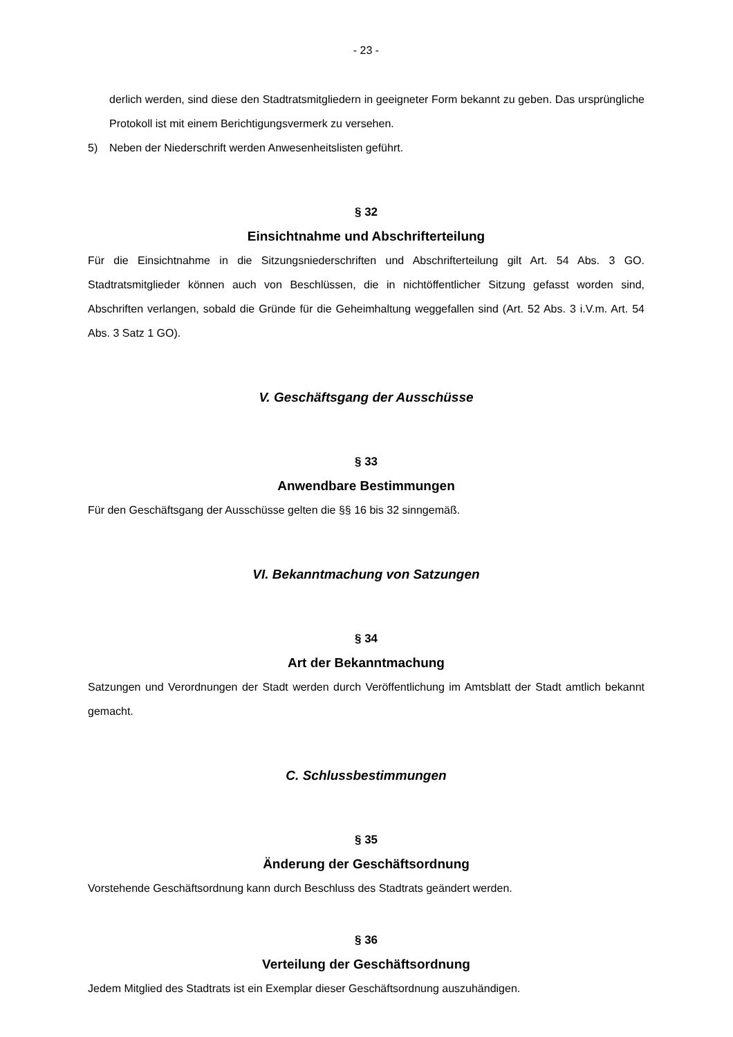- 23 -
derlich werden, sind diese den Stadtratsmitgliedern in geeigneter Form bekannt zu geben. Das ursprüngliche Protokoll ist mit einem Berichtigungsvermerk zu versehen.
5) Neben der Niederschrift werden Anwesenheitslisten geführt.
§ 32
Einsichtnahme und Abschrifterteilung
Für die Einsichtnahme in die Sitzungsniederschriften und Abschrifterteilung gilt Art. 54 Abs. 3 GO. Stadtratsmitglieder können auch von Beschlüssen, die in nichtöffentlicher Sitzung gefasst worden sind, Abschriften verlangen, sobald die Gründe für die Geheimhaltung weggefallen sind (Art. 52 Abs. 3 i.V.m. Art. 54 Abs. 3 Satz 1 GO).
V. Geschäftsgang der Ausschüsse
§ 33
Anwendbare Bestimmungen
Für den Geschäftsgang der Ausschüsse gelten die §§ 16 bis 32 sinngemäß.
VI. Bekanntmachung von Satzungen
§ 34
Art der Bekanntmachung
Satzungen und Verordnungen der Stadt werden durch Veröffentlichung im Amtsblatt der Stadt amtlich bekannt gemacht.
C. Schlussbestimmungen
§ 35
Änderung der Geschäftsordnung
Vorstehende Geschäftsordnung kann durch Beschluss des Stadtrats geändert werden.
§ 36
Verteilung der Geschäftsordnung
Jedem Mitglied des Stadtrats ist ein Exemplar dieser Geschäftsordnung auszuhändigen.